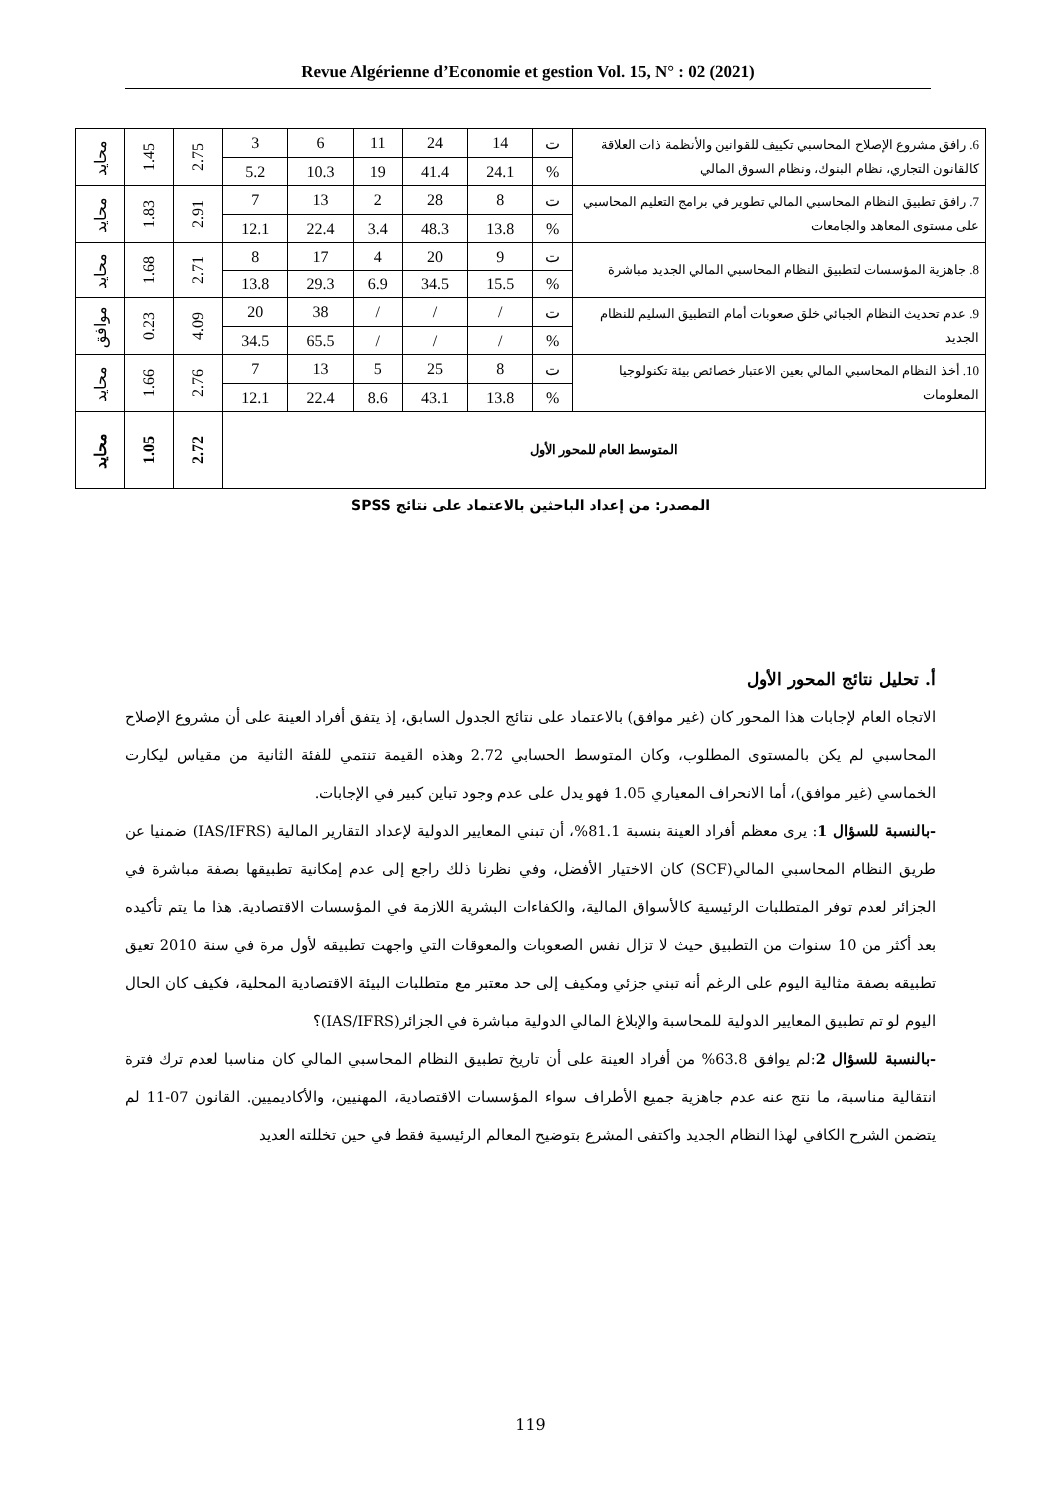Revue Algérienne d’Economie et gestion Vol. 15, N° : 02 (2021)
| 6. رافق مشروع الإصلاح المحاسبي تكييف للقوانين والأنظمة ذات العلاقة كالقانون التجاري، نظام البنوك، ونظام السوق المالي | ت | 14 | 24 | 11 | 6 | 3 | 2.75 | 1.45 | محايد |
| | % | 24.1 | 41.4 | 19 | 10.3 | 5.2 | | | |
| 7. رافق تطبيق النظام المحاسبي المالي تطوير في برامج التعليم المحاسبي على مستوى المعاهد والجامعات | ت | 8 | 28 | 2 | 13 | 7 | 2.91 | 1.83 | محايد |
| | % | 13.8 | 48.3 | 3.4 | 22.4 | 12.1 | | | |
| 8. جاهزية المؤسسات لتطبيق النظام المحاسبي المالي الجديد مباشرة | ت | 9 | 20 | 4 | 17 | 8 | 2.71 | 1.68 | محايد |
| | % | 15.5 | 34.5 | 6.9 | 29.3 | 13.8 | | | |
| 9. عدم تحديث النظام الجبائي خلق صعوبات أمام التطبيق السليم للنظام الجديد | ت | / | / | / | 38 | 20 | 4.09 | 0.23 | موافق |
| | % | / | / | / | 65.5 | 34.5 | | | |
| 10. أخذ النظام المحاسبي المالي بعين الاعتبار خصائص بيئة تكنولوجيا المعلومات | ت | 8 | 25 | 5 | 13 | 7 | 2.76 | 1.66 | محايد |
| | % | 13.8 | 43.1 | 8.6 | 22.4 | 12.1 | | | |
| المتوسط العام للمحور الأول | | | | | | | 2.72 | 1.05 | محايد |
المصدر: من إعداد الباحثين بالاعتماد على نتائج SPSS
أ. تحليل نتائج المحور الأول
الاتجاه العام لإجابات هذا المحور كان (غير موافق) بالاعتماد على نتائج الجدول السابق، إذ يتفق أفراد العينة على أن مشروع الإصلاح المحاسبي لم يكن بالمستوى المطلوب، وكان المتوسط الحسابي 2.72 وهذه القيمة تنتمي للفئة الثانية من مقياس ليكارت الخماسي (غير موافق)، أما الانحراف المعياري 1.05 فهو يدل على عدم وجود تباين كبير في الإجابات.
-بالنسبة للسؤال 1: يرى معظم أفراد العينة بنسبة 81.1%، أن تبني المعايير الدولية لإعداد التقارير المالية (IAS/IFRS) ضمنيا عن طريق النظام المحاسبي المالي(SCF) كان الاختيار الأفضل، وفي نظرنا ذلك راجع إلى عدم إمكانية تطبيقها بصفة مباشرة في الجزائر لعدم توفر المتطلبات الرئيسية كالأسواق المالية، والكفاءات البشرية اللازمة في المؤسسات الاقتصادية. هذا ما يتم تأكيده بعد أكثر من 10 سنوات من التطبيق حيث لا تزال نفس الصعوبات والمعوقات التي واجهت تطبيقه لأول مرة في سنة 2010 تعيق تطبيقه بصفة مثالية اليوم على الرغم أنه تبني جزئي ومكيف إلى حد معتبر مع متطلبات البيئة الاقتصادية المحلية، فكيف كان الحال اليوم لو تم تطبيق المعايير الدولية للمحاسبة والإبلاغ المالي الدولية مباشرة في الجزائر(IAS/IFRS)؟
-بالنسبة للسؤال 2:لم يوافق 63.8% من أفراد العينة على أن تاريخ تطبيق النظام المحاسبي المالي كان مناسبا لعدم ترك فترة انتقالية مناسبة، ما نتج عنه عدم جاهزية جميع الأطراف سواء المؤسسات الاقتصادية، المهنيين، والأكاديميين. القانون 07-11 لم يتضمن الشرح الكافي لهذا النظام الجديد واكتفى المشرع بتوضيح المعالم الرئيسية فقط في حين تخللته العديد
119